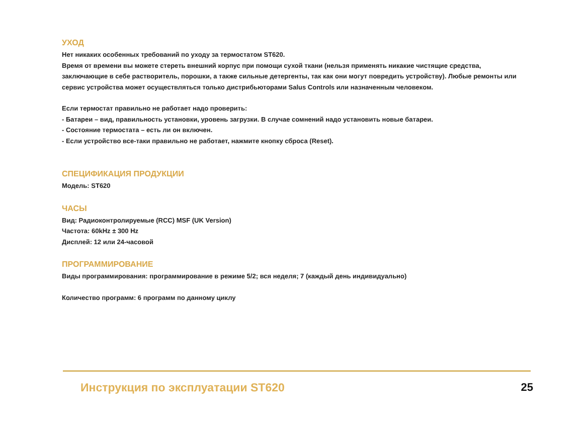УХОД
Нет никаких особенных требований по уходу за термостатом ST620.
Время от времени вы можете стереть внешний корпус при помощи сухой ткани (нельзя применять никакие чистящие средства, заключающие в себе растворитель, порошки, а также сильные детергенты, так как они могут повредить устройству). Любые ремонты или сервис устройства может осуществляться только дистрибьюторами Salus Controls или назначенным человеком.
Если термостат правильно не работает надо проверить:
- Батареи – вид, правильность установки, уровень загрузки. В случае сомнений надо установить новые батареи.
- Состояние термостата – есть ли он включен.
- Если устройство все-таки правильно не работает, нажмите кнопку сброса (Reset).
СПЕЦИФИКАЦИЯ ПРОДУКЦИИ
Модель: ST620
ЧАСЫ
Вид: Радиоконтролируемые (RCC) MSF (UK Version)
Частота: 60kHz ± 300 Hz
Дисплей: 12 или 24-часовой
ПРОГРАММИРОВАНИЕ
Виды программирования: программирование в режиме 5/2; вся неделя; 7 (каждый день индивидуально)
Количество программ: 6 программ по данному циклу
Инструкция по эксплуатации ST620 25